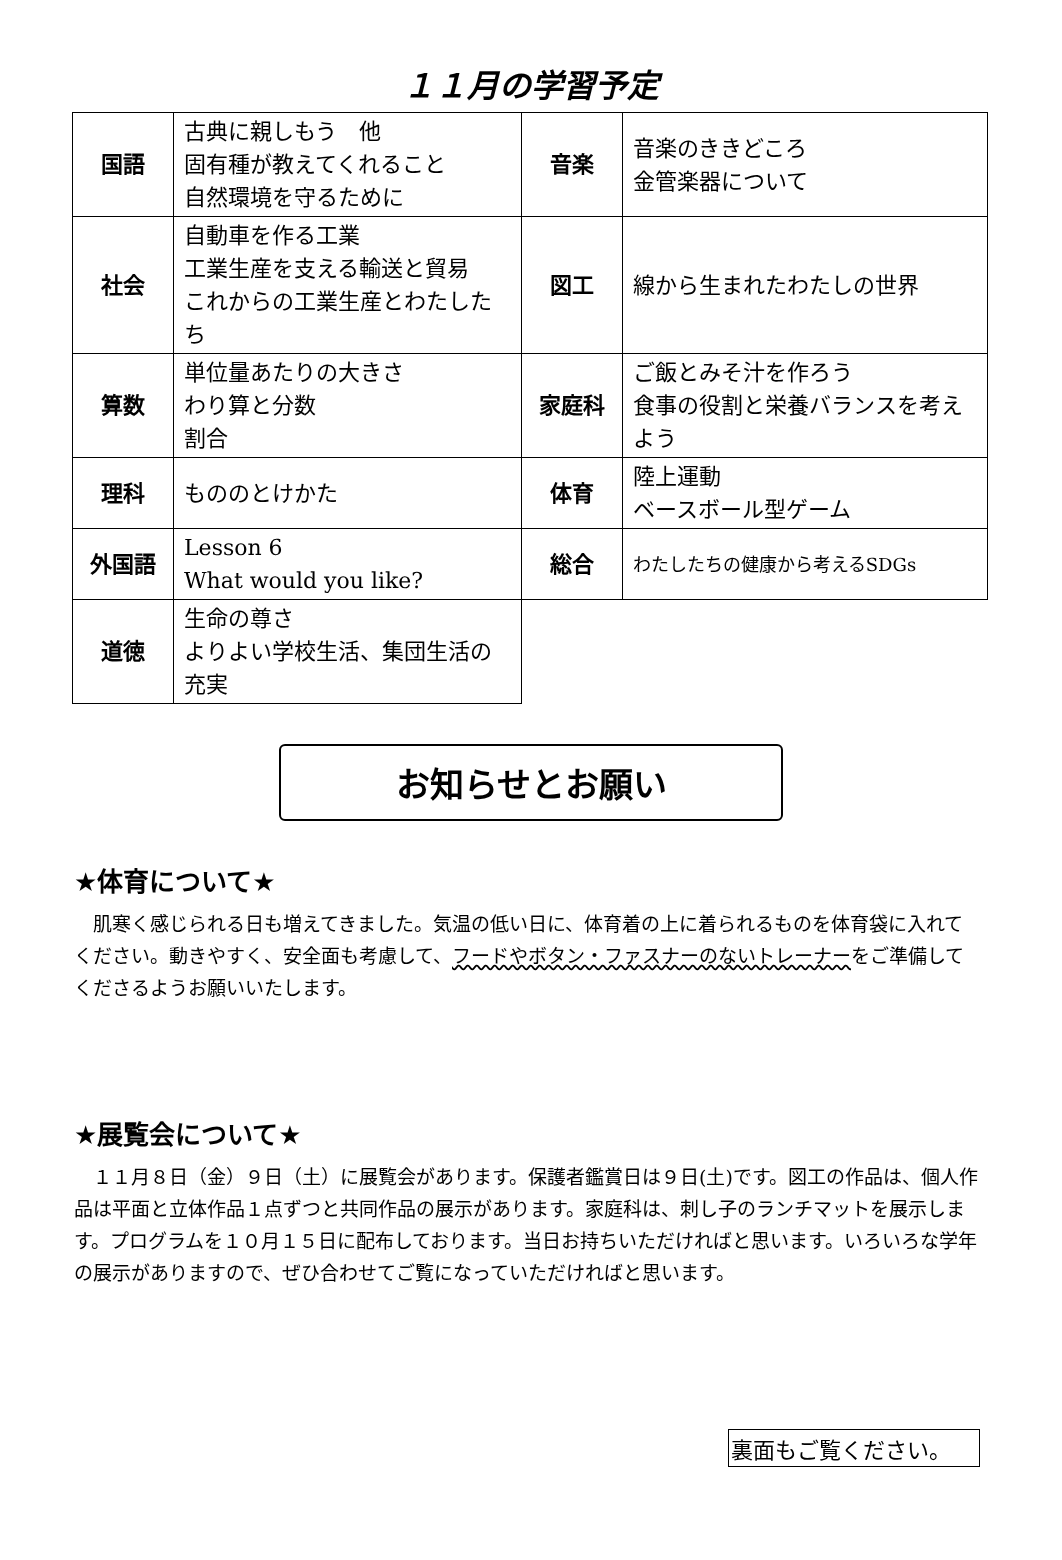１１月の学習予定
| 国語 | 古典に親しもう 他 固有種が教えてくれること 自然環境を守るために | 音楽 | 音楽のききどころ 金管楽器について |
| 社会 | 自動車を作る工業 工業生産を支える輸送と貿易 これからの工業生産とわたしたち | 図工 | 線から生まれたわたしの世界 |
| 算数 | 単位量あたりの大きさ わり算と分数 割合 | 家庭科 | ご飯とみそ汁を作ろう 食事の役割と栄養バランスを考えよう |
| 理科 | もののとけかた | 体育 | 陸上運動 ベースボール型ゲーム |
| 外国語 | Lesson 6 What would you like? | 総合 | わたしたちの健康から考えるSDGs |
| 道徳 | 生命の尊さ よりよい学校生活、集団生活の充実 | | |
お知らせとお願い
★体育について★
肌寒く感じられる日も増えてきました。気温の低い日に、体育着の上に着られるものを体育袋に入れてください。動きやすく、安全面も考慮して、フードやボタン・ファスナーのないトレーナーをご準備してくださるようお願いいたします。
★展覧会について★
１１月８日（金）９日（土）に展覧会があります。保護者鑑賞日は９日(土)です。図工の作品は、個人作品は平面と立体作品１点ずつと共同作品の展示があります。家庭科は、刺し子のランチマットを展示します。プログラムを１０月１５日に配布しております。当日お持ちいただければと思います。いろいろな学年の展示がありますので、ぜひ合わせてご覧になっていただければと思います。
裏面もご覧ください。